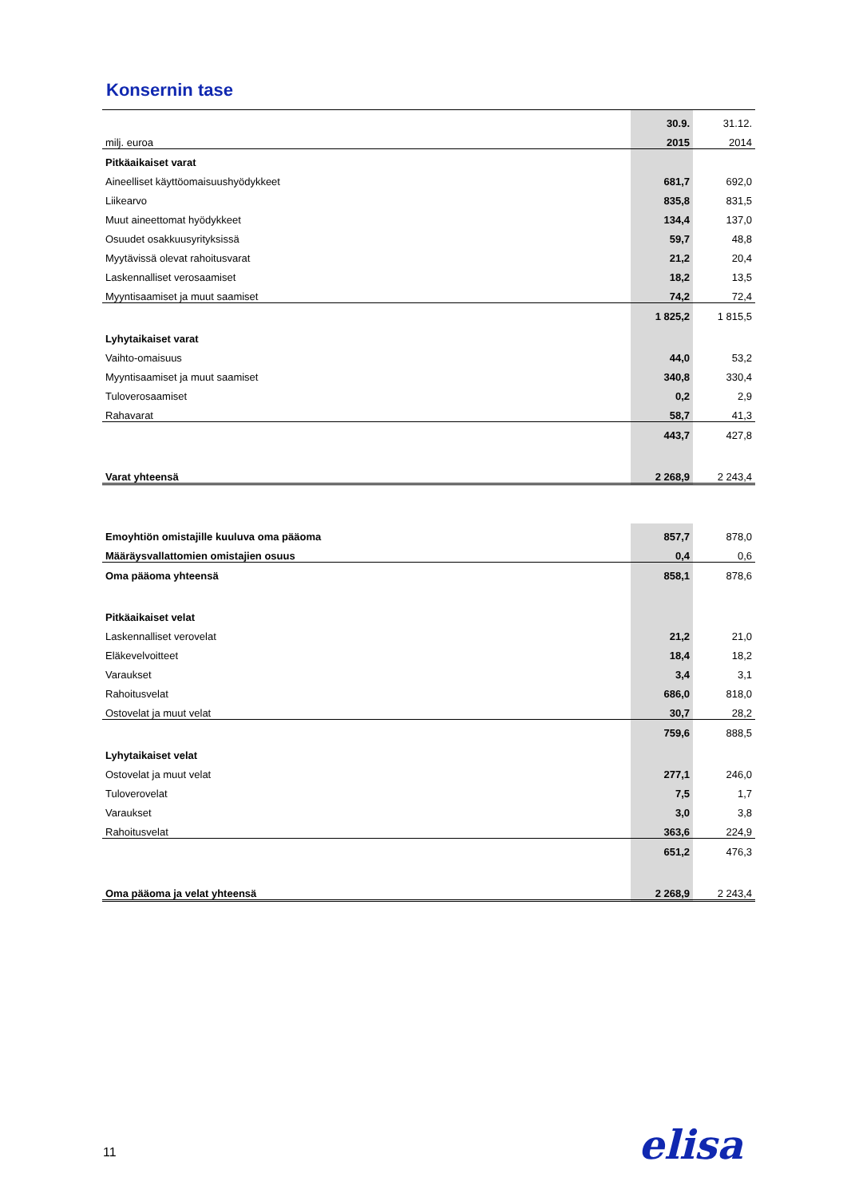Konsernin tase
| | 30.9. | 31.12. |
| milj. euroa | 2015 | 2014 |
| Pitkäaikaiset varat | | |
| Aineelliset käyttöomaisuushyödykkeet | 681,7 | 692,0 |
| Liikearvo | 835,8 | 831,5 |
| Muut aineettomat hyödykkeet | 134,4 | 137,0 |
| Osuudet osakkuusyrityksissä | 59,7 | 48,8 |
| Myytävissä olevat rahoitusvarat | 21,2 | 20,4 |
| Laskennalliset verosaamiset | 18,2 | 13,5 |
| Myyntisaamiset ja muut saamiset | 74,2 | 72,4 |
| | 1 825,2 | 1 815,5 |
| Lyhytaikaiset varat | | |
| Vaihto-omaisuus | 44,0 | 53,2 |
| Myyntisaamiset ja muut saamiset | 340,8 | 330,4 |
| Tuloverosaamiset | 0,2 | 2,9 |
| Rahavarat | 58,7 | 41,3 |
| | 443,7 | 427,8 |
| Varat yhteensä | 2 268,9 | 2 243,4 |
| Emoyhtiön omistajille kuuluva oma pääoma | 857,7 | 878,0 |
| Määräysvallattomien omistajien osuus | 0,4 | 0,6 |
| Oma pääoma yhteensä | 858,1 | 878,6 |
| Pitkäaikaiset velat | | |
| Laskennalliset verovelat | 21,2 | 21,0 |
| Eläkevelvoitteet | 18,4 | 18,2 |
| Varaukset | 3,4 | 3,1 |
| Rahoitusvelat | 686,0 | 818,0 |
| Ostovelat ja muut velat | 30,7 | 28,2 |
| | 759,6 | 888,5 |
| Lyhytaikaiset velat | | |
| Ostovelat ja muut velat | 277,1 | 246,0 |
| Tuloverovelat | 7,5 | 1,7 |
| Varaukset | 3,0 | 3,8 |
| Rahoitusvelat | 363,6 | 224,9 |
| | 651,2 | 476,3 |
| Oma pääoma ja velat yhteensä | 2 268,9 | 2 243,4 |
11 elisa